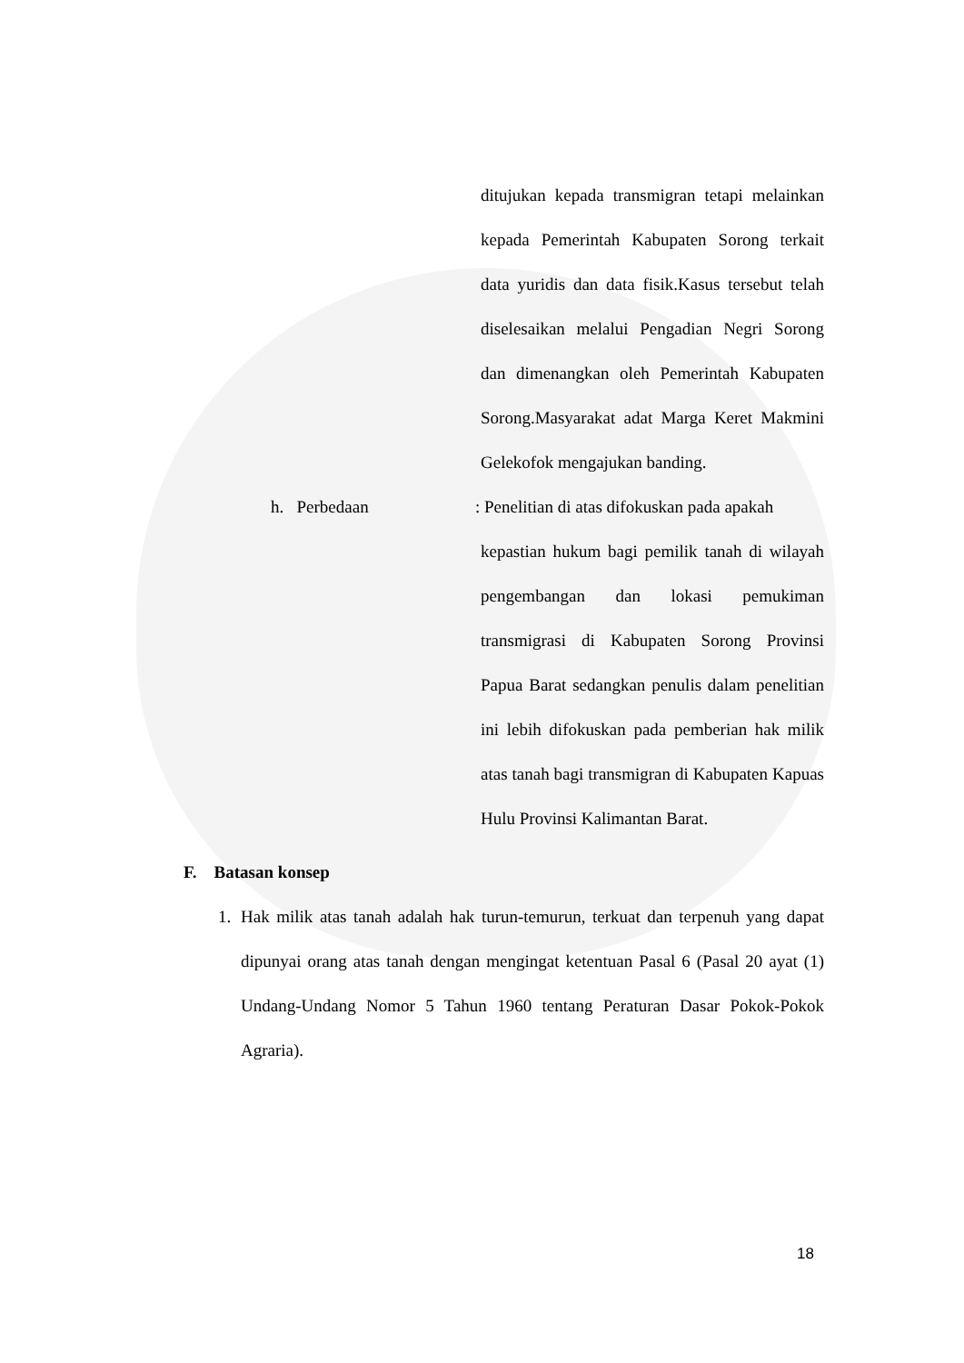ditujukan kepada transmigran tetapi melainkan kepada Pemerintah Kabupaten Sorong terkait data yuridis dan data fisik.Kasus tersebut telah diselesaikan melalui Pengadian Negri Sorong dan dimenangkan oleh Pemerintah Kabupaten Sorong.Masyarakat adat Marga Keret Makmini Gelekofok mengajukan banding.
h. Perbedaan : Penelitian di atas difokuskan pada apakah
kepastian hukum bagi pemilik tanah di wilayah pengembangan dan lokasi pemukiman transmigrasi di Kabupaten Sorong Provinsi Papua Barat sedangkan penulis dalam penelitian ini lebih difokuskan pada pemberian hak milik atas tanah bagi transmigran di Kabupaten Kapuas Hulu Provinsi Kalimantan Barat.
F. Batasan konsep
1. Hak milik atas tanah adalah hak turun-temurun, terkuat dan terpenuh yang dapat dipunyai orang atas tanah dengan mengingat ketentuan Pasal 6 (Pasal 20 ayat (1) Undang-Undang Nomor 5 Tahun 1960 tentang Peraturan Dasar Pokok-Pokok Agraria).
18